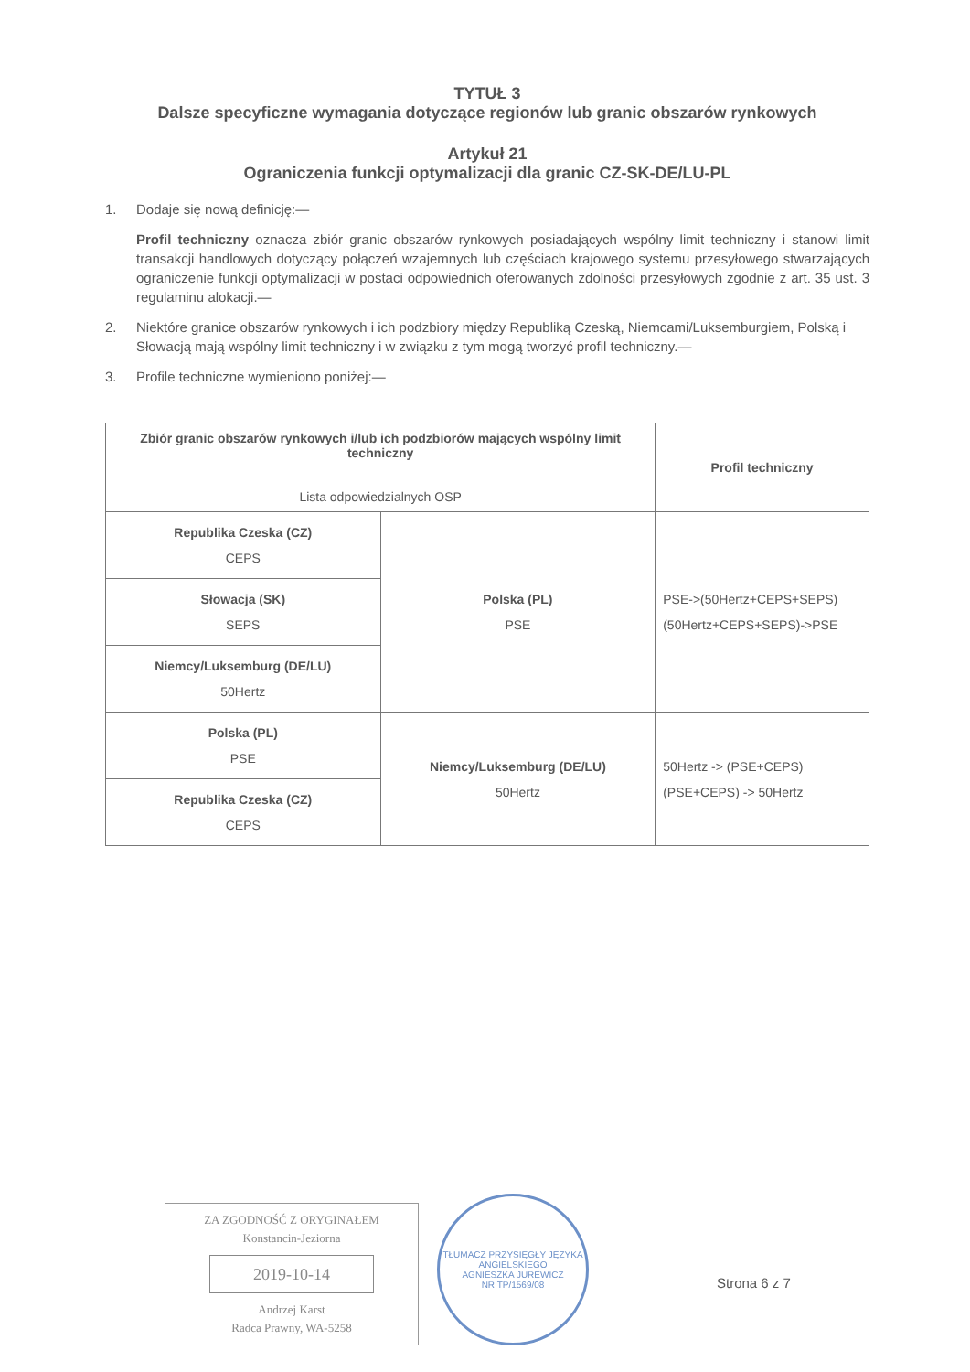TYTUŁ 3
Dalsze specyficzne wymagania dotyczące regionów lub granic obszarów rynkowych
Artykuł 21
Ograniczenia funkcji optymalizacji dla granic CZ-SK-DE/LU-PL
1. Dodaje się nową definicję:—
Profil techniczny oznacza zbiór granic obszarów rynkowych posiadających wspólny limit techniczny i stanowi limit transakcji handlowych dotyczący połączeń wzajemnych lub częściach krajowego systemu przesyłowego stwarzających ograniczenie funkcji optymalizacji w postaci odpowiednich oferowanych zdolności przesyłowych zgodnie z art. 35 ust. 3 regulaminu alokacji.—
2. Niektóre granice obszarów rynkowych i ich podzbiory między Republiką Czeską, Niemcami/Luksemburgiem, Polską i Słowacją mają wspólny limit techniczny i w związku z tym mogą tworzyć profil techniczny.—
3. Profile techniczne wymieniono poniżej:—
| Zbiór granic obszarów rynkowych i/lub ich podzbiorów mających wspólny limit techniczny Lista odpowiedzialnych OSP | | Profil techniczny |
| --- | --- | --- |
| Republika Czeska (CZ) CEPS | Polska (PL) PSE | PSE->(50Hertz+CEPS+SEPS) (50Hertz+CEPS+SEPS)->PSE |
| Słowacja (SK) SEPS | | |
| Niemcy/Luksemburg (DE/LU) 50Hertz | | |
| Polska (PL) PSE | Niemcy/Luksemburg (DE/LU) 50Hertz | 50Hertz -> (PSE+CEPS) (PSE+CEPS) -> 50Hertz |
| Republika Czeska (CZ) CEPS | | |
ZA ZGODNOŚĆ Z ORYGINAŁEM
Konstancin-Jeziorna
2019-10-14
Andrzej Karst
Radca Prawny, WA-5258
TŁUMACZ PRZYSIĘGŁY JĘZYKA ANGIELSKIEGO
AGNIESZKA JUREWICZ
NR TP/1569/08
Strona 6 z 7